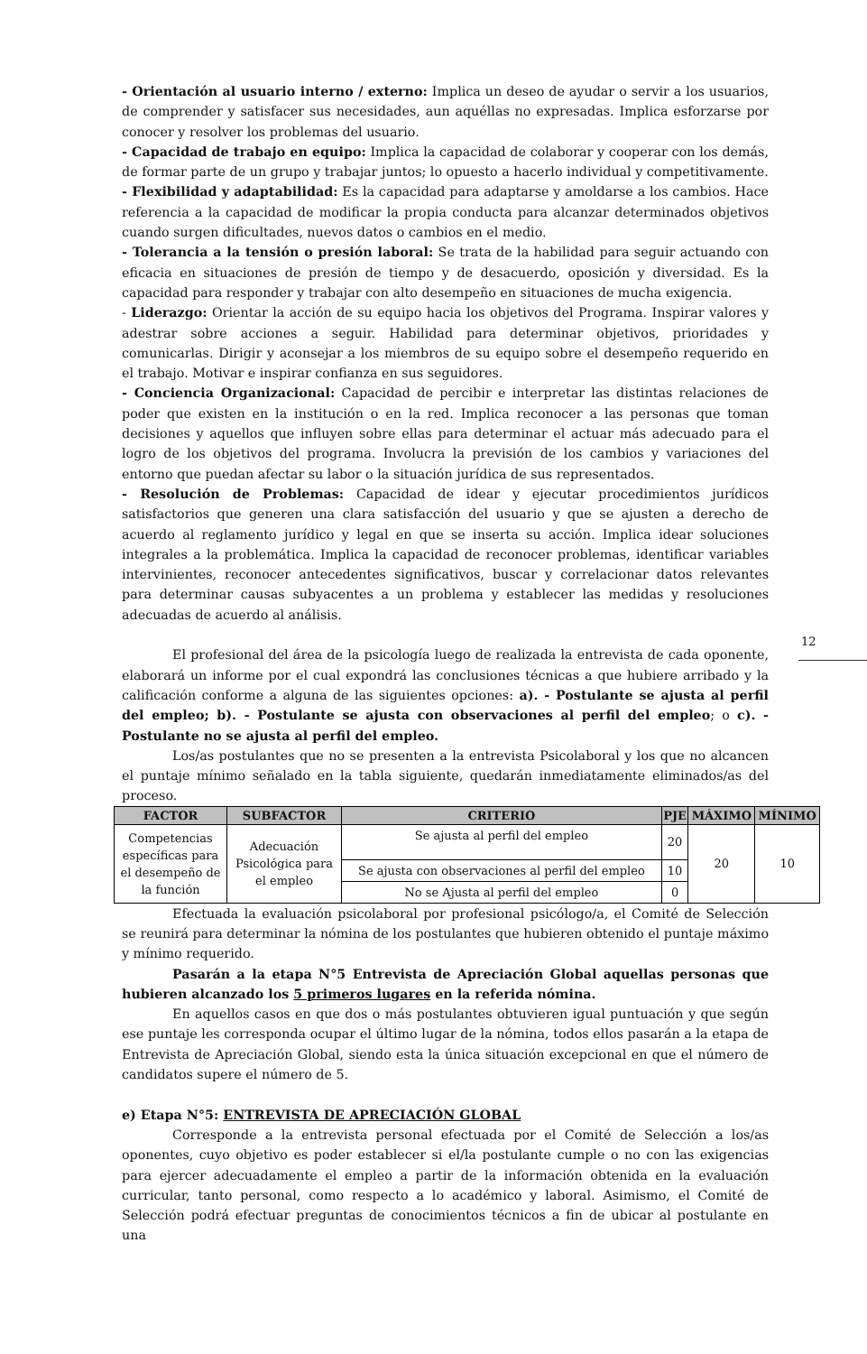- Orientación al usuario interno / externo: Implica un deseo de ayudar o servir a los usuarios, de comprender y satisfacer sus necesidades, aun aquéllas no expresadas. Implica esforzarse por conocer y resolver los problemas del usuario.
- Capacidad de trabajo en equipo: Implica la capacidad de colaborar y cooperar con los demás, de formar parte de un grupo y trabajar juntos; lo opuesto a hacerlo individual y competitivamente.
- Flexibilidad y adaptabilidad: Es la capacidad para adaptarse y amoldarse a los cambios. Hace referencia a la capacidad de modificar la propia conducta para alcanzar determinados objetivos cuando surgen dificultades, nuevos datos o cambios en el medio.
- Tolerancia a la tensión o presión laboral: Se trata de la habilidad para seguir actuando con eficacia en situaciones de presión de tiempo y de desacuerdo, oposición y diversidad. Es la capacidad para responder y trabajar con alto desempeño en situaciones de mucha exigencia.
- Liderazgo: Orientar la acción de su equipo hacia los objetivos del Programa. Inspirar valores y adestrar sobre acciones a seguir. Habilidad para determinar objetivos, prioridades y comunicarlas. Dirigir y aconsejar a los miembros de su equipo sobre el desempeño requerido en el trabajo. Motivar e inspirar confianza en sus seguidores.
- Conciencia Organizacional: Capacidad de percibir e interpretar las distintas relaciones de poder que existen en la institución o en la red. Implica reconocer a las personas que toman decisiones y aquellos que influyen sobre ellas para determinar el actuar más adecuado para el logro de los objetivos del programa. Involucra la previsión de los cambios y variaciones del entorno que puedan afectar su labor o la situación jurídica de sus representados.
- Resolución de Problemas: Capacidad de idear y ejecutar procedimientos jurídicos satisfactorios que generen una clara satisfacción del usuario y que se ajusten a derecho de acuerdo al reglamento jurídico y legal en que se inserta su acción. Implica idear soluciones integrales a la problemática. Implica la capacidad de reconocer problemas, identificar variables intervinientes, reconocer antecedentes significativos, buscar y correlacionar datos relevantes para determinar causas subyacentes a un problema y establecer las medidas y resoluciones adecuadas de acuerdo al análisis.
El profesional del área de la psicología luego de realizada la entrevista de cada oponente, elaborará un informe por el cual expondrá las conclusiones técnicas a que hubiere arribado y la calificación conforme a alguna de las siguientes opciones: a). - Postulante se ajusta al perfil del empleo; b). - Postulante se ajusta con observaciones al perfil del empleo; o c). - Postulante no se ajusta al perfil del empleo.
Los/as postulantes que no se presenten a la entrevista Psicolaboral y los que no alcancen el puntaje mínimo señalado en la tabla siguiente, quedarán inmediatamente eliminados/as del proceso.
12
| FACTOR | SUBFACTOR | CRITERIO | PJE | MÁXIMO | MÍNIMO |
| --- | --- | --- | --- | --- | --- |
| Competencias específicas para el desempeño de la función | Adecuación Psicológica para el empleo | Se ajusta al perfil del empleo | 20 | 20 | 10 |
| | | Se ajusta con observaciones al perfil del empleo | 10 | | |
| | | No se Ajusta al perfil del empleo | 0 | | |
Efectuada la evaluación psicolaboral por profesional psicólogo/a, el Comité de Selección se reunirá para determinar la nómina de los postulantes que hubieren obtenido el puntaje máximo y mínimo requerido.
Pasarán a la etapa N°5 Entrevista de Apreciación Global aquellas personas que hubieren alcanzado los 5 primeros lugares en la referida nómina.
En aquellos casos en que dos o más postulantes obtuvieren igual puntuación y que según ese puntaje les corresponda ocupar el último lugar de la nómina, todos ellos pasarán a la etapa de Entrevista de Apreciación Global, siendo esta la única situación excepcional en que el número de candidatos supere el número de 5.
e) Etapa N°5: ENTREVISTA DE APRECIACIÓN GLOBAL
Corresponde a la entrevista personal efectuada por el Comité de Selección a los/as oponentes, cuyo objetivo es poder establecer si el/la postulante cumple o no con las exigencias para ejercer adecuadamente el empleo a partir de la información obtenida en la evaluación curricular, tanto personal, como respecto a lo académico y laboral. Asimismo, el Comité de Selección podrá efectuar preguntas de conocimientos técnicos a fin de ubicar al postulante en una